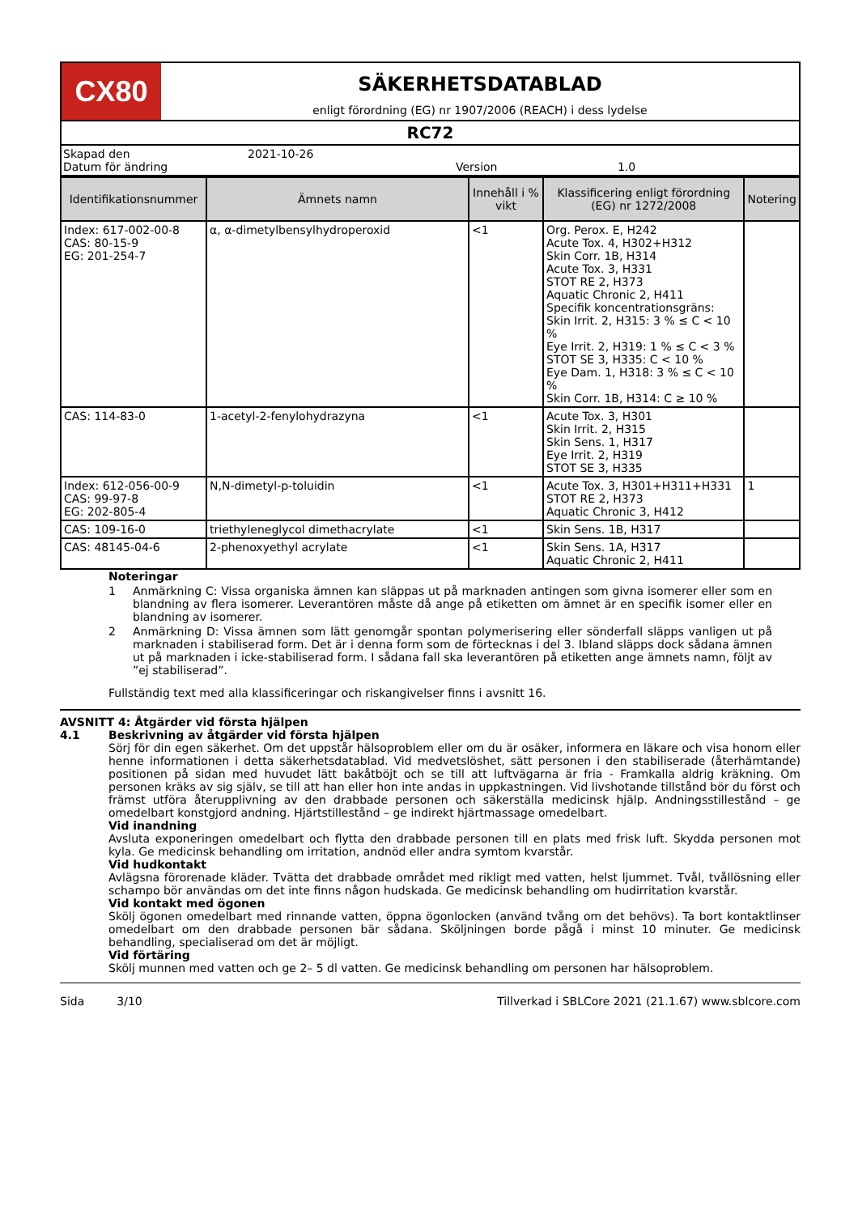CX80
SÄKERHETSDATABLAD
enligt förordning (EG) nr 1907/2006 (REACH) i dess lydelse
RC72
Skapad den 2021-10-26
Datum för ändring Version 1.0
| Identifikationsnummer | Ämnets namn | Innehåll i % vikt | Klassificering enligt förordning (EG) nr 1272/2008 | Notering |
| --- | --- | --- | --- | --- |
| Index: 617-002-00-8 CAS: 80-15-9 EG: 201-254-7 | α, α-dimetylbensylhydroperoxid | <1 | Org. Perox. E, H242 Acute Tox. 4, H302+H312 Skin Corr. 1B, H314 Acute Tox. 3, H331 STOT RE 2, H373 Aquatic Chronic 2, H411 Specifik koncentrationsgräns: Skin Irrit. 2, H315: 3 % ≤ C < 10 % Eye Irrit. 2, H319: 1 % ≤ C < 3 % STOT SE 3, H335: C < 10 % Eye Dam. 1, H318: 3 % ≤ C < 10 % Skin Corr. 1B, H314: C ≥ 10 % | |
| CAS: 114-83-0 | 1-acetyl-2-fenylohydrazyna | <1 | Acute Tox. 3, H301 Skin Irrit. 2, H315 Skin Sens. 1, H317 Eye Irrit. 2, H319 STOT SE 3, H335 | |
| Index: 612-056-00-9 CAS: 99-97-8 EG: 202-805-4 | N,N-dimetyl-p-toluidin | <1 | Acute Tox. 3, H301+H311+H331 STOT RE 2, H373 Aquatic Chronic 3, H412 | 1 |
| CAS: 109-16-0 | triethyleneglycol dimethacrylate | <1 | Skin Sens. 1B, H317 | |
| CAS: 48145-04-6 | 2-phenoxyethyl acrylate | <1 | Skin Sens. 1A, H317 Aquatic Chronic 2, H411 | |
Noteringar
1 Anmärkning C: Vissa organiska ämnen kan släppas ut på marknaden antingen som givna isomerer eller som en blandning av flera isomerer. Leverantören måste då ange på etiketten om ämnet är en specifik isomer eller en blandning av isomerer.
2 Anmärkning D: Vissa ämnen som lätt genomgår spontan polymerisering eller sönderfall släpps vanligen ut på marknaden i stabiliserad form. Det är i denna form som de förtecknas i del 3. Ibland släpps dock sådana ämnen ut på marknaden i icke-stabiliserad form. I sådana fall ska leverantören på etiketten ange ämnets namn, följt av ”ej stabiliserad”.
Fullständig text med alla klassificeringar och riskangivelser finns i avsnitt 16.
AVSNITT 4: Åtgärder vid första hjälpen
4.1 Beskrivning av åtgärder vid första hjälpen
Sörj för din egen säkerhet. Om det uppstår hälsoproblem eller om du är osäker, informera en läkare och visa honom eller henne informationen i detta säkerhetsdatablad. Vid medvetslöshet, sätt personen i den stabiliserade (återhämtande) positionen på sidan med huvudet lätt bakåtböjt och se till att luftvägarna är fria - Framkalla aldrig kräkning. Om personen kräks av sig själv, se till att han eller hon inte andas in uppkastningen. Vid livshotande tillstånd bör du först och främst utföra återupplivning av den drabbade personen och säkerställa medicinsk hjälp. Andningsstillestånd – ge omedelbart konstgjord andning. Hjärtstillestånd – ge indirekt hjärtmassage omedelbart.
Vid inandning
Avsluta exponeringen omedelbart och flytta den drabbade personen till en plats med frisk luft. Skydda personen mot kyla. Ge medicinsk behandling om irritation, andnöd eller andra symtom kvarstår.
Vid hudkontakt
Avlägsna förorenade kläder. Tvätta det drabbade området med rikligt med vatten, helst ljummet. Tvål, tvållösning eller schampo bör användas om det inte finns någon hudskada. Ge medicinsk behandling om hudirritation kvarstår.
Vid kontakt med ögonen
Skölj ögonen omedelbart med rinnande vatten, öppna ögonlocken (använd tvång om det behövs). Ta bort kontaktlinser omedelbart om den drabbade personen bär sådana. Sköljningen borde pågå i minst 10 minuter. Ge medicinsk behandling, specialiserad om det är möjligt.
Vid förtäring
Skölj munnen med vatten och ge 2– 5 dl vatten. Ge medicinsk behandling om personen har hälsoproblem.
Sida 3/10 Tillverkad i SBLCore 2021 (21.1.67) www.sblcore.com